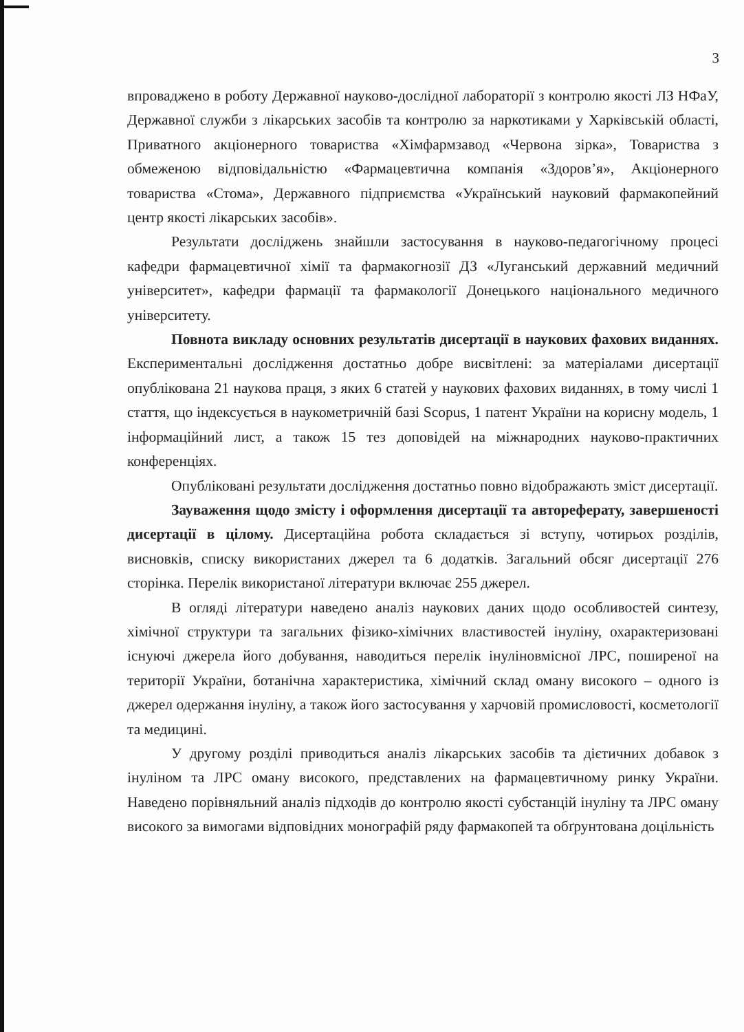3
впроваджено в роботу Державної науково-дослідної лабораторії з контролю якості ЛЗ НФаУ, Державної служби з лікарських засобів та контролю за наркотиками у Харківській області, Приватного акціонерного товариства «Хімфармзавод «Червона зірка», Товариства з обмеженою відповідальністю «Фармацевтична компанія «Здоров’я», Акціонерного товариства «Стома», Державного підприємства «Український науковий фармакопейний центр якості лікарських засобів».
Результати досліджень знайшли застосування в науково-педагогічному процесі кафедри фармацевтичної хімії та фармакогнозії ДЗ «Луганський державний медичний університет», кафедри фармації та фармакології Донецького національного медичного університету.
Повнота викладу основних результатів дисертації в наукових фахових виданнях. Експериментальні дослідження достатньо добре висвітлені: за матеріалами дисертації опублікована 21 наукова праця, з яких 6 статей у наукових фахових виданнях, в тому числі 1 стаття, що індексується в наукометричній базі Scopus, 1 патент України на корисну модель, 1 інформаційний лист, а також 15 тез доповідей на міжнародних науково-практичних конференціях.
Опубліковані результати дослідження достатньо повно відображають зміст дисертації.
Зауваження щодо змісту і оформлення дисертації та автореферату, завершеності дисертації в цілому. Дисертаційна робота складається зі вступу, чотирьох розділів, висновків, списку використаних джерел та 6 додатків. Загальний обсяг дисертації 276 сторінка. Перелік використаної літератури включає 255 джерел.
В огляді літератури наведено аналіз наукових даних щодо особливостей синтезу, хімічної структури та загальних фізико-хімічних властивостей інуліну, охарактеризовані існуючі джерела його добування, наводиться перелік інуліновмісної ЛРС, поширеної на території України, ботанічна характеристика, хімічний склад оману високого – одного із джерел одержання інуліну, а також його застосування у харчовій промисловості, косметології та медицині.
У другому розділі приводиться аналіз лікарських засобів та дієтичних добавок з інуліном та ЛРС оману високого, представлених на фармацевтичному ринку України. Наведено порівняльний аналіз підходів до контролю якості субстанцій інуліну та ЛРС оману високого за вимогами відповідних монографій ряду фармакопей та обґрунтована доцільність